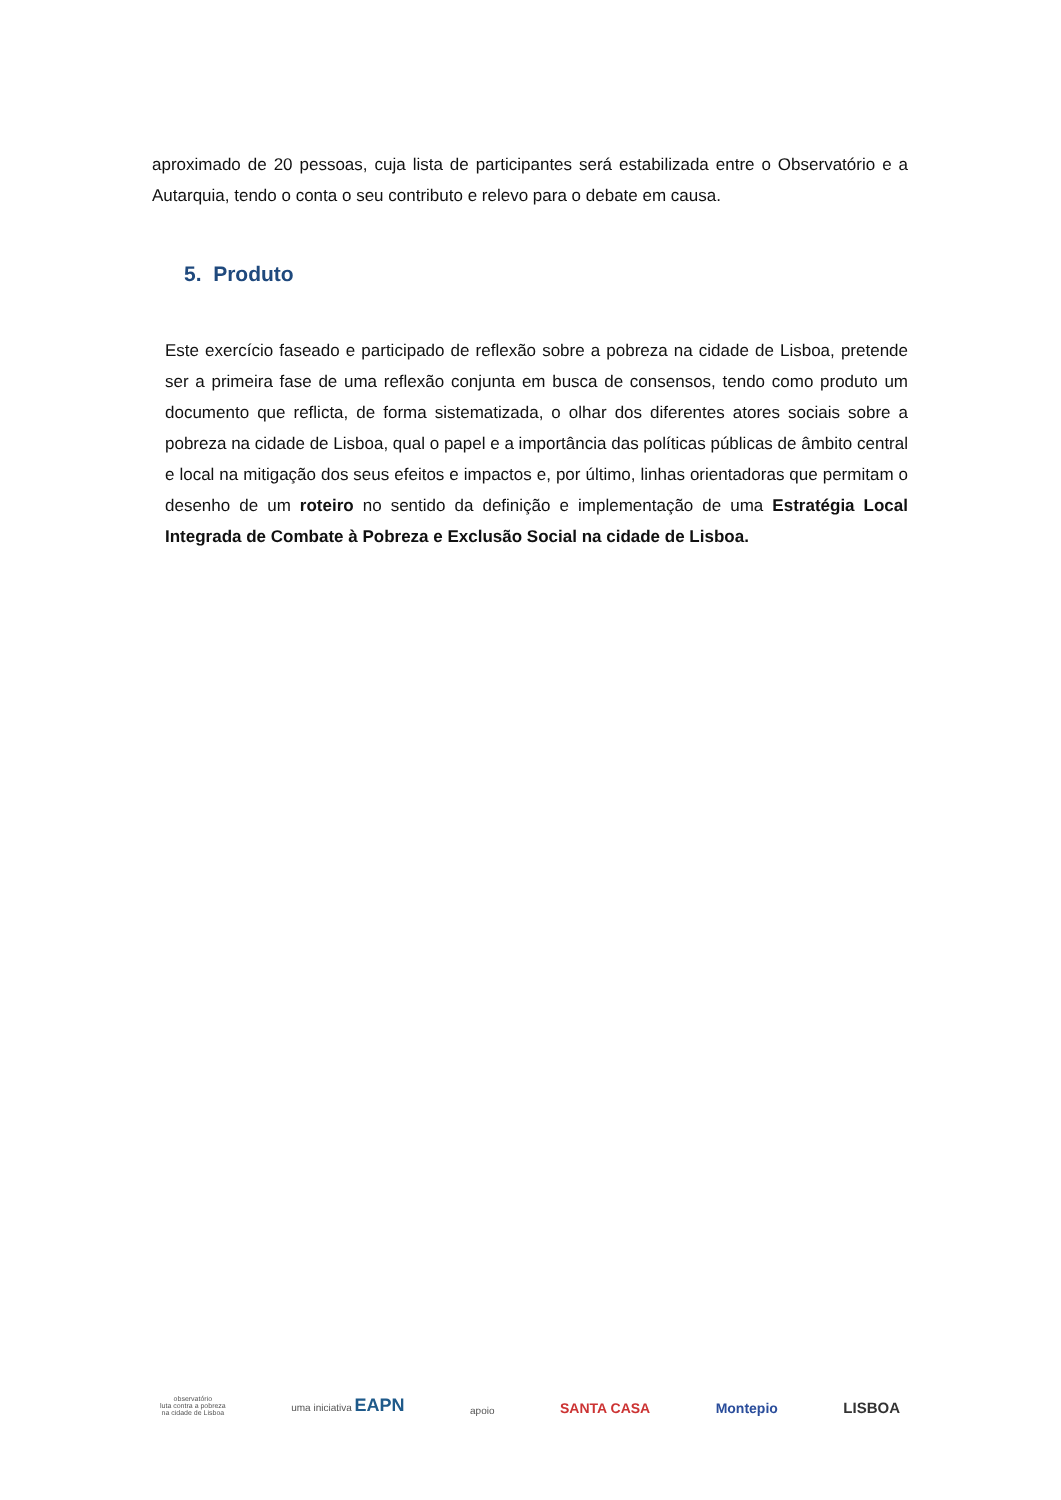aproximado de 20 pessoas, cuja lista de participantes será estabilizada entre o Observatório e a Autarquia, tendo o conta o seu contributo e relevo para o debate em causa.
5. Produto
Este exercício faseado e participado de reflexão sobre a pobreza na cidade de Lisboa, pretende ser a primeira fase de uma reflexão conjunta em busca de consensos, tendo como produto um documento que reflicta, de forma sistematizada, o olhar dos diferentes atores sociais sobre a pobreza na cidade de Lisboa, qual o papel e a importância das políticas públicas de âmbito central e local na mitigação dos seus efeitos e impactos e, por último, linhas orientadoras que permitam o desenho de um roteiro no sentido da definição e implementação de uma Estratégia Local Integrada de Combate à Pobreza e Exclusão Social na cidade de Lisboa.
observatório
luta contra a pobreza
na cidade de Lisboa
uma iniciativa EAPN
apoio
SANTA CASA
Montepio
LISBOA